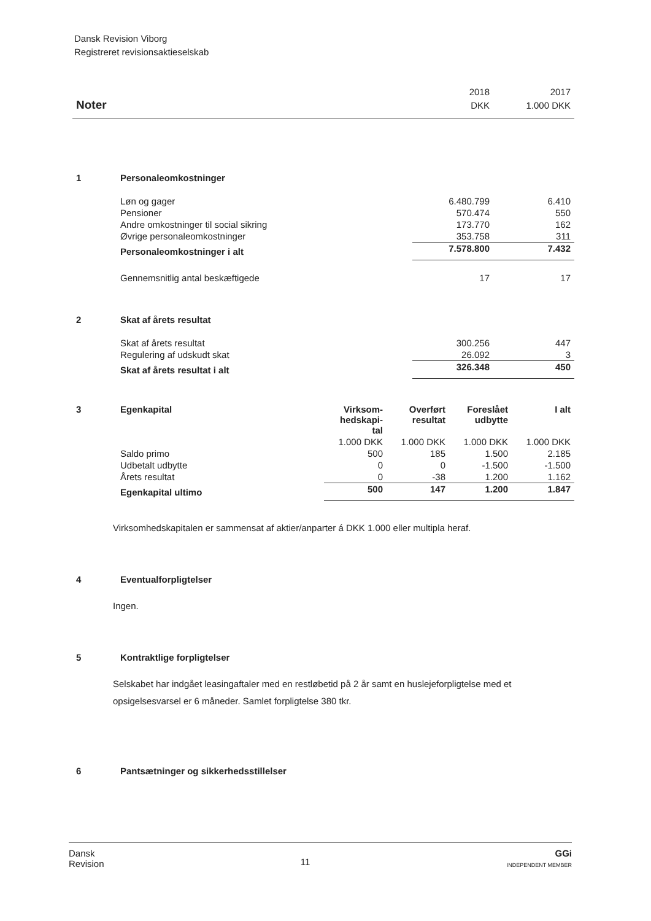Dansk Revision Viborg
Registreret revisionsaktieselskab
| | 2018 | 2017 |
| Noter | DKK | 1.000 DKK |
| 1 | Personaleomkostninger | | |
| | Løn og gager | 6.480.799 | 6.410 |
| | Pensioner | 570.474 | 550 |
| | Andre omkostninger til social sikring | 173.770 | 162 |
| | Øvrige personaleomkostninger | 353.758 | 311 |
| | Personaleomkostninger i alt | 7.578.800 | 7.432 |
| | Gennemsnitlig antal beskæftigede | 17 | 17 |
| 2 | Skat af årets resultat | | |
| | Skat af årets resultat | 300.256 | 447 |
| | Regulering af udskudt skat | 26.092 | 3 |
| | Skat af årets resultat i alt | 326.348 | 450 |
| 3 | Egenkapital | Virksom- hedskapi- tal | Overført resultat | Foreslået udbytte | I alt |
| | | 1.000 DKK | 1.000 DKK | 1.000 DKK | 1.000 DKK |
| | Saldo primo | 500 | 185 | 1.500 | 2.185 |
| | Udbetalt udbytte | 0 | 0 | -1.500 | -1.500 |
| | Årets resultat | 0 | -38 | 1.200 | 1.162 |
| | Egenkapital ultimo | 500 | 147 | 1.200 | 1.847 |
Virksomhedskapitalen er sammensat af aktier/anparter á DKK 1.000 eller multipla heraf.
| 4 | Eventualforpligtelser |
Ingen.
| 5 | Kontraktlige forpligtelser |
Selskabet har indgået leasingaftaler med en restløbetid på 2 år samt en huslejeforpligtelse med et opsigelsesvarsel er 6 måneder. Samlet forpligtelse 380 tkr.
| 6 | Pantsætninger og sikkerhedsstillelser |
Dansk
Revision
11
GGi
INDEPENDENT MEMBER